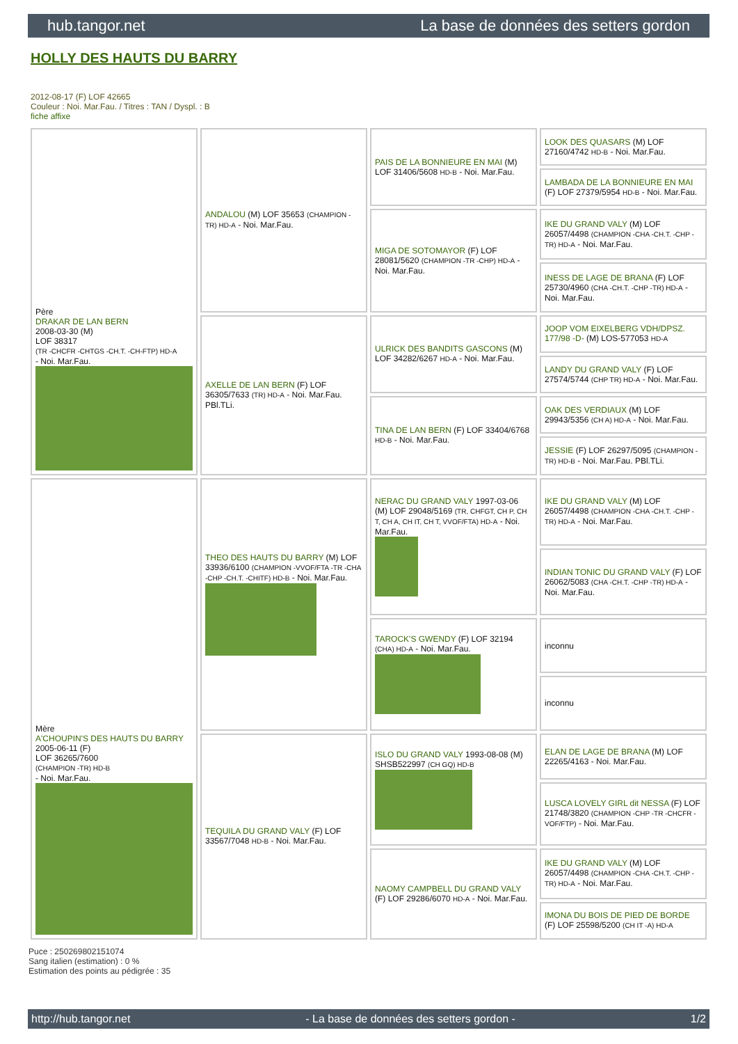hub.tangor.net La base de données des setters gordon
HOLLY DES HAUTS DU BARRY
2012-08-17 (F) LOF 42665
Couleur : Noi. Mar.Fau. / Titres : TAN / Dyspl. : B
fiche affixe
| Père DRAKAR DE LAN BERN 2008-03-30 (M) LOF 38317 (TR -CHCFR -CHTGS -CH.T. -CH-FTP) HD-A - Noi. Mar.Fau. | ANDALOU (M) LOF 35653 (CHAMPION -TR) HD-A - Noi. Mar.Fau. | PAIS DE LA BONNIEURE EN MAI (M) LOF 31406/5608 HD-B - Noi. Mar.Fau. | LOOK DES QUASARS (M) LOF 27160/4742 HD-B - Noi. Mar.Fau. |
| | | | LAMBADA DE LA BONNIEURE EN MAI (F) LOF 27379/5954 HD-B - Noi. Mar.Fau. |
| | | MIGA DE SOTOMAYOR (F) LOF 28081/5620 (CHAMPION -TR -CHP) HD-A - Noi. Mar.Fau. | IKE DU GRAND VALY (M) LOF 26057/4498 (CHAMPION -CHA -CH.T. -CHP -TR) HD-A - Noi. Mar.Fau. |
| | | | INESS DE LAGE DE BRANA (F) LOF 25730/4960 (CHA -CH.T. -CHP -TR) HD-A - Noi. Mar.Fau. |
| | AXELLE DE LAN BERN (F) LOF 36305/7633 (TR) HD-A - Noi. Mar.Fau. PBl.TLi. | ULRICK DES BANDITS GASCONS (M) LOF 34282/6267 HD-A - Noi. Mar.Fau. | JOOP VOM EIXELBERG VDH/DPSZ. 177/98 -D- (M) LOS-577053 HD-A |
| | | | LANDY DU GRAND VALY (F) LOF 27574/5744 (CHP TR) HD-A - Noi. Mar.Fau. |
| | | TINA DE LAN BERN (F) LOF 33404/6768 HD-B - Noi. Mar.Fau. | OAK DES VERDIAUX (M) LOF 29943/5356 (CH A) HD-A - Noi. Mar.Fau. |
| | | | JESSIE (F) LOF 26297/5095 (CHAMPION -TR) HD-B - Noi. Mar.Fau. PBl.TLi. |
| Mère A'CHOUPIN'S DES HAUTS DU BARRY 2005-06-11 (F) LOF 36265/7600 (CHAMPION -TR) HD-B - Noi. Mar.Fau. | THEO DES HAUTS DU BARRY (M) LOF 33936/6100 (CHAMPION -VVOF/FTA -TR -CHA -CHP -CH.T. -CHITF) HD-B - Noi. Mar.Fau. | NERAC DU GRAND VALY 1997-03-06 (M) LOF 29048/5169 (TR, CHFGT, CH P, CH T, CH A, CH IT, CH T, VVOF/FTA) HD-A - Noi. Mar.Fau. | IKE DU GRAND VALY (M) LOF 26057/4498 (CHAMPION -CHA -CH.T. -CHP -TR) HD-A - Noi. Mar.Fau. |
| | | | INDIAN TONIC DU GRAND VALY (F) LOF 26062/5083 (CHA -CH.T. -CHP -TR) HD-A - Noi. Mar.Fau. |
| | | TAROCK'S GWENDY (F) LOF 32194 (CHA) HD-A - Noi. Mar.Fau. | inconnu |
| | | | inconnu |
| | TEQUILA DU GRAND VALY (F) LOF 33567/7048 HD-B - Noi. Mar.Fau. | ISLO DU GRAND VALY 1993-08-08 (M) SHSB522997 (CH GQ) HD-B | ELAN DE LAGE DE BRANA (M) LOF 22265/4163 - Noi. Mar.Fau. |
| | | | LUSCA LOVELY GIRL dit NESSA (F) LOF 21748/3820 (CHAMPION -CHP -TR -CHCFR -VOF/FTP) - Noi. Mar.Fau. |
| | | NAOMY CAMPBELL DU GRAND VALY (F) LOF 29286/6070 HD-A - Noi. Mar.Fau. | IKE DU GRAND VALY (M) LOF 26057/4498 (CHAMPION -CHA -CH.T. -CHP -TR) HD-A - Noi. Mar.Fau. |
| | | | IMONA DU BOIS DE PIED DE BORDE (F) LOF 25598/5200 (CH IT -A) HD-A |
Puce : 250269802151074
Sang italien (estimation) : 0 %
Estimation des points au pédigrée : 35
http://hub.tangor.net - La base de données des setters gordon - 1/2